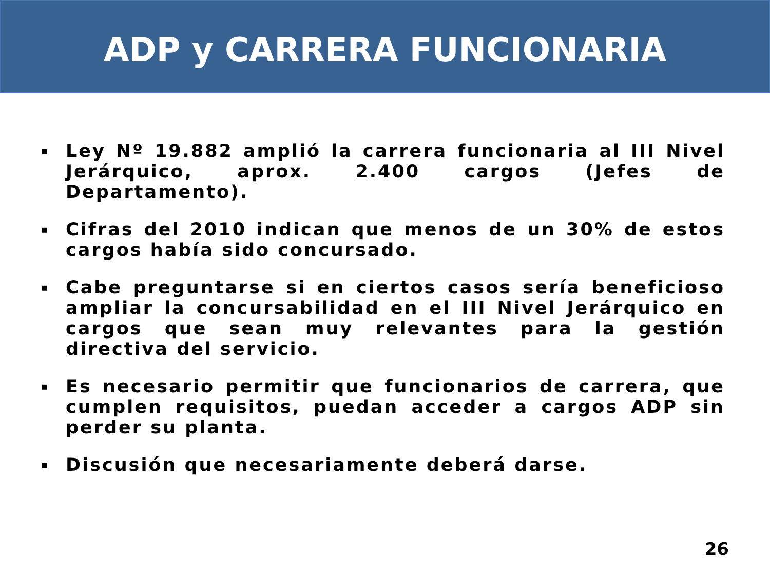ADP y CARRERA FUNCIONARIA
▪ Ley Nº 19.882 amplió la carrera funcionaria al III Nivel Jerárquico, aprox. 2.400 cargos (Jefes de Departamento).
▪ Cifras del 2010 indican que menos de un 30% de estos cargos había sido concursado.
▪ Cabe preguntarse si en ciertos casos sería beneficioso ampliar la concursabilidad en el III Nivel Jerárquico en cargos que sean muy relevantes para la gestión directiva del servicio.
▪ Es necesario permitir que funcionarios de carrera, que cumplen requisitos, puedan acceder a cargos ADP sin perder su planta.
▪ Discusión que necesariamente deberá darse.
26